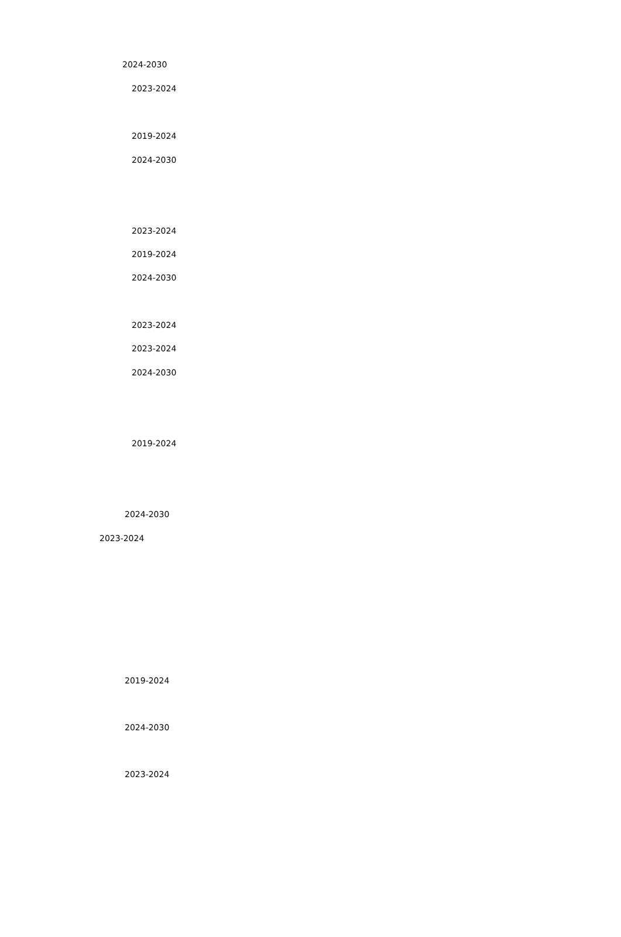2024-2030
2023-2024
2019-2024
2024-2030
2023-2024
2019-2024
2024-2030
2023-2024
2023-2024
2024-2030
2019-2024
2024-2030
2023-2024
2019-2024
2024-2030
2023-2024